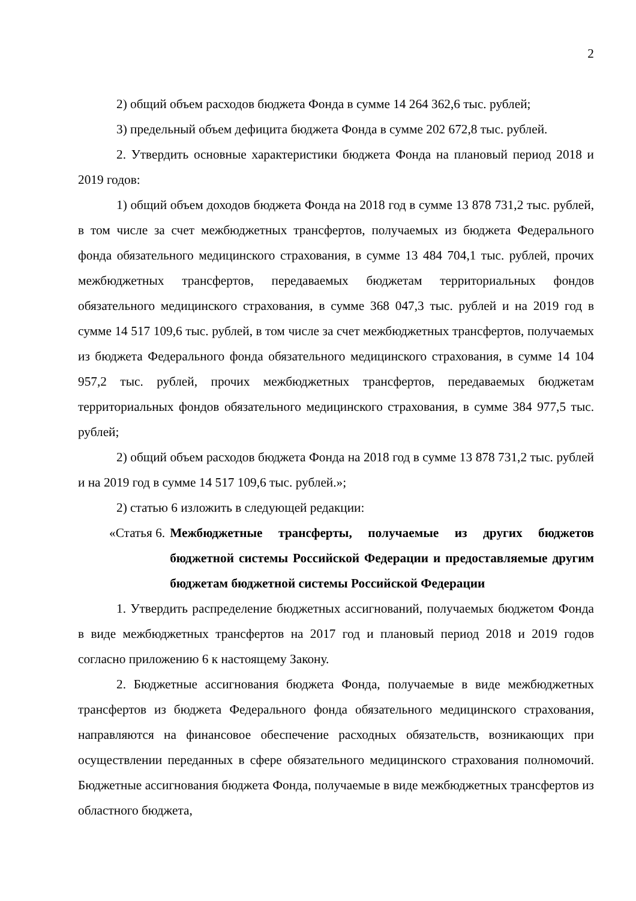2
2) общий объем расходов бюджета Фонда в сумме 14 264 362,6 тыс. рублей;
3) предельный объем дефицита бюджета Фонда в сумме 202 672,8 тыс. рублей.
2. Утвердить основные характеристики бюджета Фонда на плановый период 2018 и 2019 годов:
1) общий объем доходов бюджета Фонда на 2018 год в сумме 13 878 731,2 тыс. рублей, в том числе за счет межбюджетных трансфертов, получаемых из бюджета Федерального фонда обязательного медицинского страхования, в сумме 13 484 704,1 тыс. рублей, прочих межбюджетных трансфертов, передаваемых бюджетам территориальных фондов обязательного медицинского страхования, в сумме 368 047,3 тыс. рублей и на 2019 год в сумме 14 517 109,6 тыс. рублей, в том числе за счет межбюджетных трансфертов, получаемых из бюджета Федерального фонда обязательного медицинского страхования, в сумме 14 104 957,2 тыс. рублей, прочих межбюджетных трансфертов, передаваемых бюджетам территориальных фондов обязательного медицинского страхования, в сумме 384 977,5 тыс. рублей;
2) общий объем расходов бюджета Фонда на 2018 год в сумме 13 878 731,2 тыс. рублей и на 2019 год в сумме 14 517 109,6 тыс. рублей.»;
2) статью 6 изложить в следующей редакции:
«Статья 6. Межбюджетные трансферты, получаемые из других бюджетов бюджетной системы Российской Федерации и предоставляемые другим бюджетам бюджетной системы Российской Федерации
1. Утвердить распределение бюджетных ассигнований, получаемых бюджетом Фонда в виде межбюджетных трансфертов на 2017 год и плановый период 2018 и 2019 годов согласно приложению 6 к настоящему Закону.
2. Бюджетные ассигнования бюджета Фонда, получаемые в виде межбюджетных трансфертов из бюджета Федерального фонда обязательного медицинского страхования, направляются на финансовое обеспечение расходных обязательств, возникающих при осуществлении переданных в сфере обязательного медицинского страхования полномочий. Бюджетные ассигнования бюджета Фонда, получаемые в виде межбюджетных трансфертов из областного бюджета,